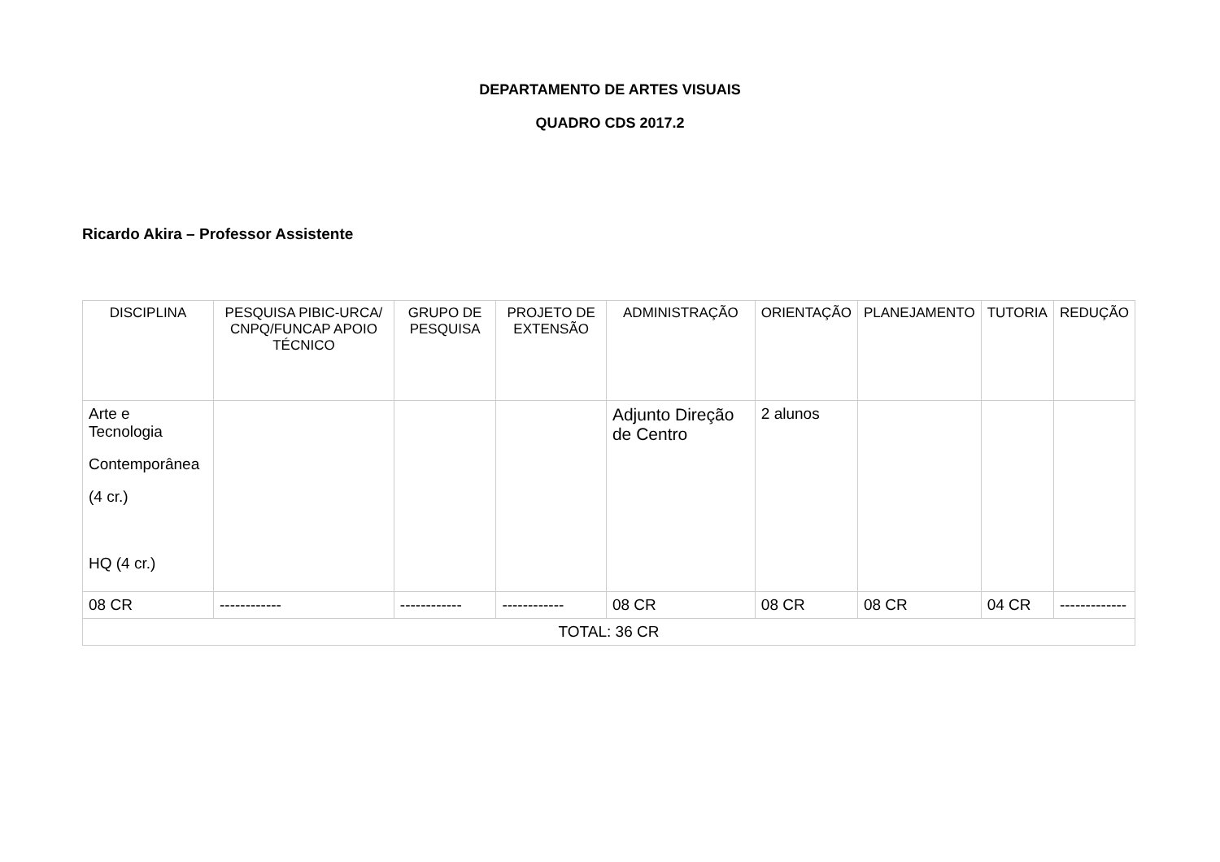DEPARTAMENTO DE ARTES VISUAIS
QUADRO CDS 2017.2
Ricardo Akira – Professor Assistente
| DISCIPLINA | PESQUISA PIBIC-URCA/ CNPQ/FUNCAP APOIO TÉCNICO | GRUPO DE PESQUISA | PROJETO DE EXTENSÃO | ADMINISTRAÇÃO | ORIENTAÇÃO | PLANEJAMENTO | TUTORIA | REDUÇÃO |
| --- | --- | --- | --- | --- | --- | --- | --- | --- |
| Arte e Tecnologia Contemporânea (4 cr.) HQ (4 cr.) | | | | Adjunto Direção de Centro | 2 alunos | | | |
| 08 CR | ------------ | ------------ | ------------ | 08 CR | 08 CR | 08 CR | 04 CR | ------------- |
| TOTAL: 36 CR | | | | | | | | |